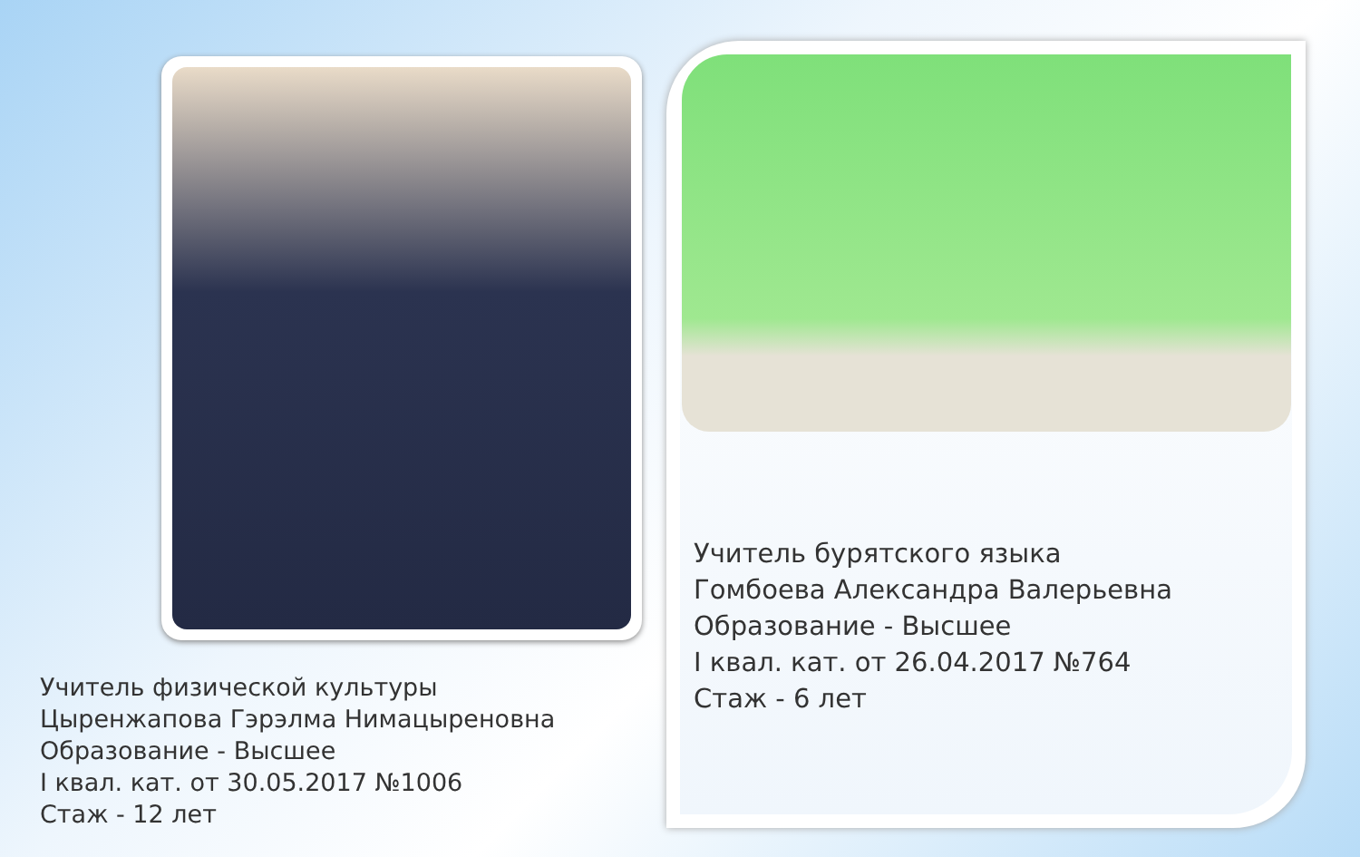Учитель физической культуры
Цыренжапова Гэрэлма Нимацыреновна
Образование - Высшее
I квал. кат. от 30.05.2017 №1006
Стаж - 12 лет
Учитель бурятского языка
Гомбоева Александра Валерьевна
Образование - Высшее
I квал. кат. от 26.04.2017 №764
Стаж - 6 лет